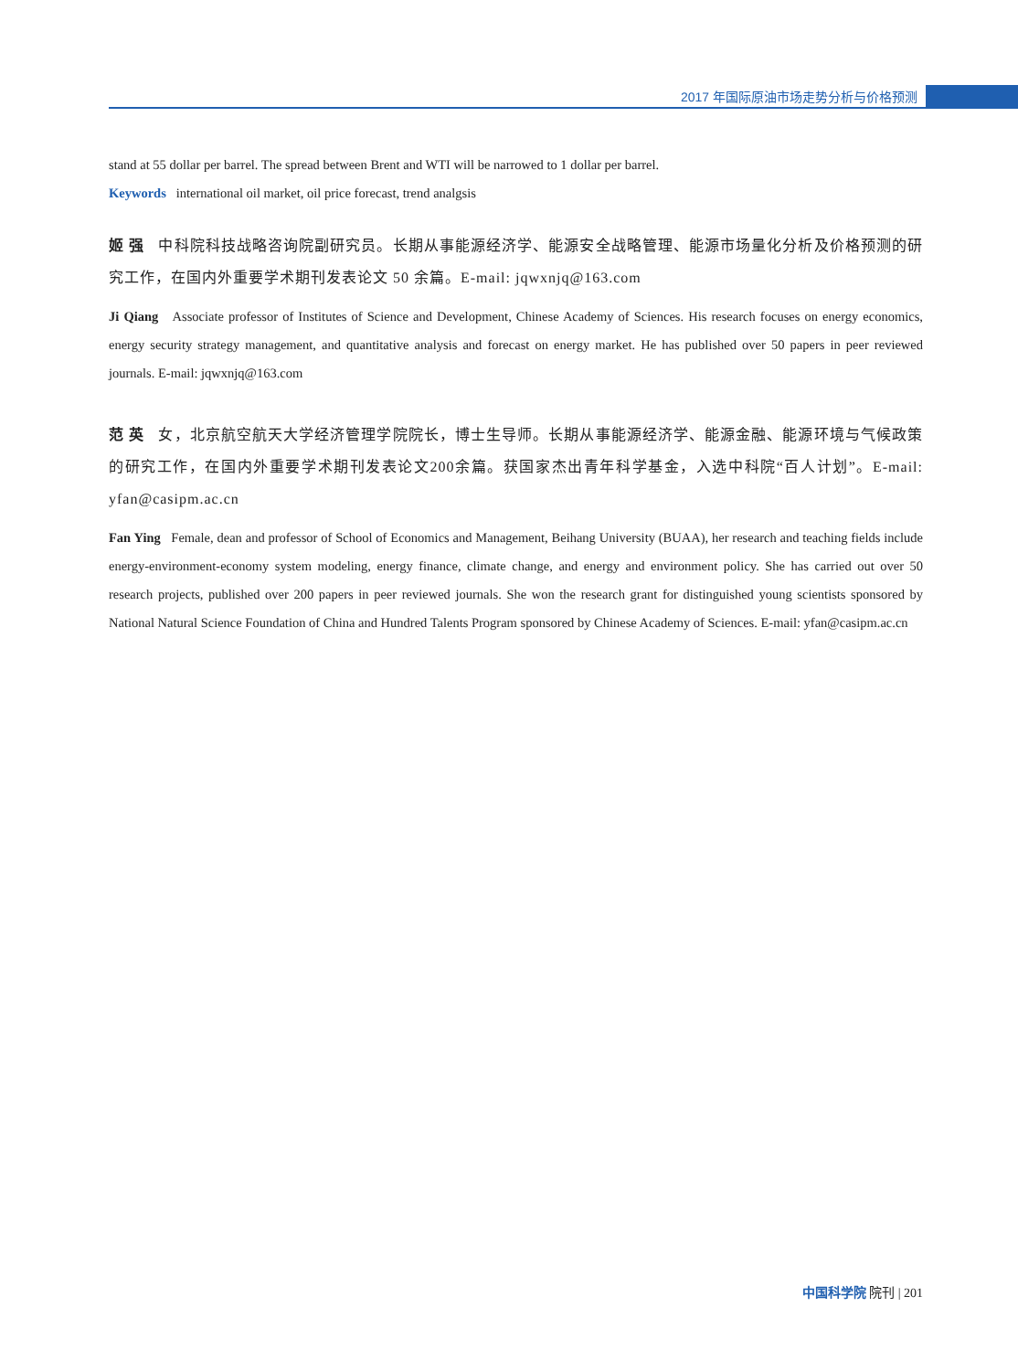2017 年国际原油市场走势分析与价格预测
stand at 55 dollar per barrel. The spread between Brent and WTI will be narrowed to 1 dollar per barrel.
Keywords international oil market, oil price forecast, trend analgsis
姬 强 中科院科技战略咨询院副研究员。长期从事能源经济学、能源安全战略管理、能源市场量化分析及价格预测的研究工作，在国内外重要学术期刊发表论文 50 余篇。E-mail: jqwxnjq@163.com
Ji Qiang Associate professor of Institutes of Science and Development, Chinese Academy of Sciences. His research focuses on energy economics, energy security strategy management, and quantitative analysis and forecast on energy market. He has published over 50 papers in peer reviewed journals. E-mail: jqwxnjq@163.com
范 英 女，北京航空航天大学经济管理学院院长，博士生导师。长期从事能源经济学、能源金融、能源环境与气候政策的研究工作，在国内外重要学术期刊发表论文200余篇。获国家杰出青年科学基金，入选中科院“百人计划”。E-mail: yfan@casipm.ac.cn
Fan Ying Female, dean and professor of School of Economics and Management, Beihang University (BUAA), her research and teaching fields include energy-environment-economy system modeling, energy finance, climate change, and energy and environment policy. She has carried out over 50 research projects, published over 200 papers in peer reviewed journals. She won the research grant for distinguished young scientists sponsored by National Natural Science Foundation of China and Hundred Talents Program sponsored by Chinese Academy of Sciences. E-mail: yfan@casipm.ac.cn
中国科学院 院刊 | 201